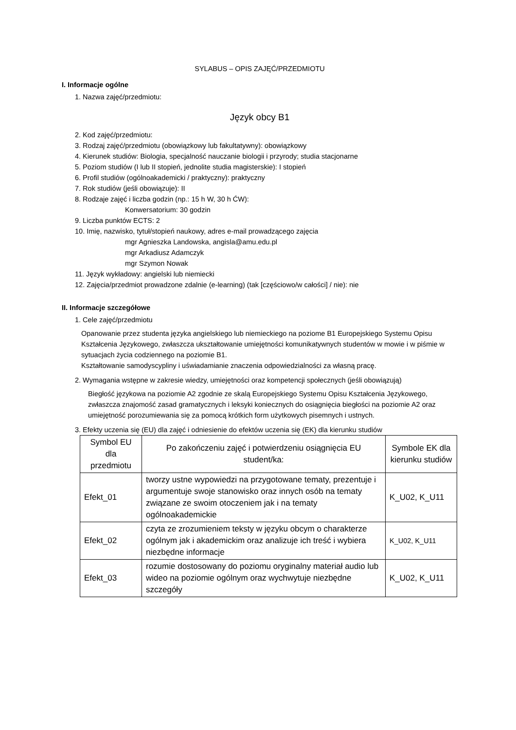SYLABUS – OPIS ZAJĘĆ/PRZEDMIOTU
I. Informacje ogólne
1. Nazwa zajęć/przedmiotu:
Język obcy B1
2. Kod zajęć/przedmiotu:
3. Rodzaj zajęć/przedmiotu (obowiązkowy lub fakultatywny): obowiązkowy
4. Kierunek studiów: Biologia, specjalność nauczanie biologii i przyrody; studia stacjonarne
5. Poziom studiów (I lub II stopień, jednolite studia magisterskie): I stopień
6. Profil studiów (ogólnoakademicki / praktyczny): praktyczny
7. Rok studiów (jeśli obowiązuje): II
8. Rodzaje zajęć i liczba godzin (np.: 15 h W, 30 h ĆW):
Konwersatorium: 30 godzin
9. Liczba punktów ECTS: 2
10. Imię, nazwisko, tytuł/stopień naukowy, adres e-mail prowadzącego zajęcia
mgr Agnieszka Landowska, angisla@amu.edu.pl
mgr Arkadiusz Adamczyk
mgr Szymon Nowak
11. Język wykładowy: angielski lub niemiecki
12. Zajęcia/przedmiot prowadzone zdalnie (e-learning) (tak [częściowo/w całości] / nie): nie
II. Informacje szczegółowe
1. Cele zajęć/przedmiotu
Opanowanie przez studenta języka angielskiego lub niemieckiego na poziome B1 Europejskiego Systemu Opisu Kształcenia Językowego, zwłaszcza ukształtowanie umiejętności komunikatywnych studentów w mowie i w piśmie w sytuacjach życia codziennego na poziomie B1.
Kształtowanie samodyscypliny i uświadamianie znaczenia odpowiedzialności za własną pracę.
2. Wymagania wstępne w zakresie wiedzy, umiejętności oraz kompetencji społecznych (jeśli obowiązują)
Biegłość językowa na poziomie A2 zgodnie ze skalą Europejskiego Systemu Opisu Kształcenia Językowego, zwłaszcza znajomość zasad gramatycznych i leksyki koniecznych do osiągnięcia biegłości na poziomie A2 oraz umiejętność porozumiewania się za pomocą krótkich form użytkowych pisemnych i ustnych.
3. Efekty uczenia się (EU) dla zajęć i odniesienie do efektów uczenia się (EK) dla kierunku studiów
| Symbol EU dla przedmiotu | Po zakończeniu zajęć i potwierdzeniu osiągnięcia EU student/ka: | Symbole EK dla kierunku studiów |
| --- | --- | --- |
| Efekt_01 | tworzy ustne wypowiedzi na przygotowane tematy, prezentuje i argumentuje swoje stanowisko oraz innych osób na tematy związane ze swoim otoczeniem jak i na tematy ogólnoakademickie | K_U02, K_U11 |
| Efekt_02 | czyta ze zrozumieniem teksty w języku obcym o charakterze ogólnym jak i akademickim oraz analizuje ich treść i wybiera niezbędne informacje | K_U02, K_U11 |
| Efekt_03 | rozumie dostosowany do poziomu oryginalny materiał audio lub wideo na poziomie ogólnym oraz wychwytuje niezbędne szczegóły | K_U02, K_U11 |